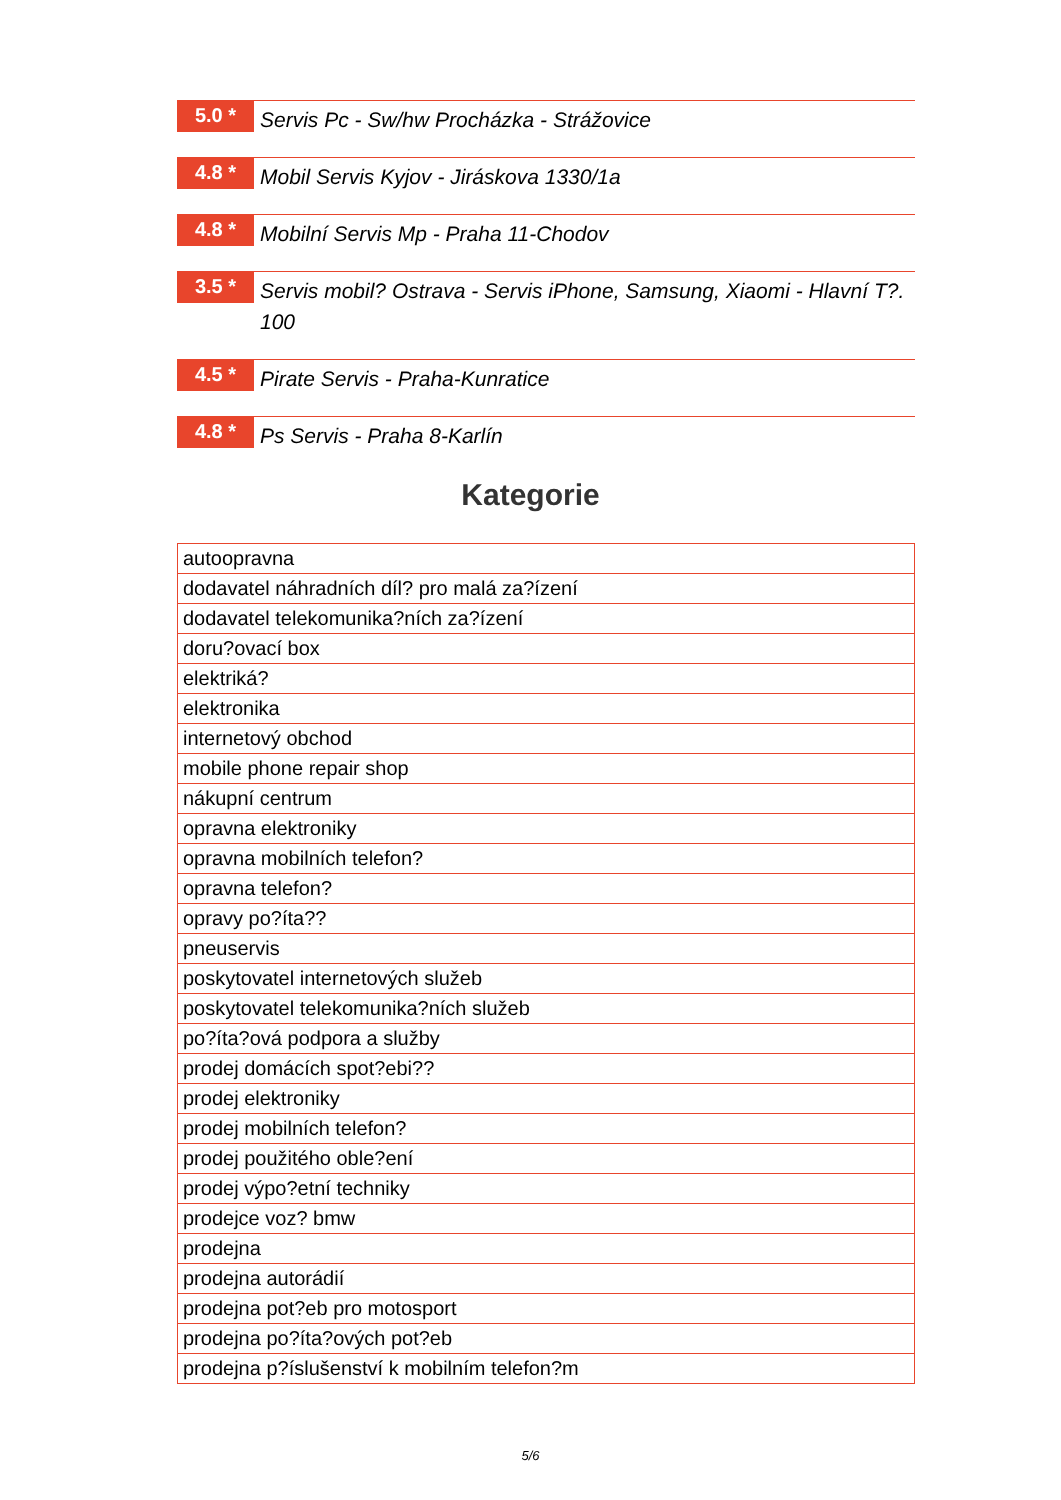5.0 *
Servis Pc - Sw/hw Procházka - Strážovice
4.8 *
Mobil Servis Kyjov - Jiráskova 1330/1a
4.8 *
Mobilní Servis Mp - Praha 11-Chodov
3.5 *
Servis mobil? Ostrava - Servis iPhone, Samsung, Xiaomi - Hlavní T?. 100
4.5 *
Pirate Servis - Praha-Kunratice
4.8 *
Ps Servis - Praha 8-Karlín
Kategorie
| autoopravna |
| dodavatel náhradních díl? pro malá za?ízení |
| dodavatel telekomunika?ních za?ízení |
| doru?ovací box |
| elektriká? |
| elektronika |
| internetový obchod |
| mobile phone repair shop |
| nákupní centrum |
| opravna elektroniky |
| opravna mobilních telefon? |
| opravna telefon? |
| opravy po?íta?? |
| pneuservis |
| poskytovatel internetových služeb |
| poskytovatel telekomunika?ních služeb |
| po?íta?ová podpora a služby |
| prodej domácích spot?ebi?? |
| prodej elektroniky |
| prodej mobilních telefon? |
| prodej použitého oble?ení |
| prodej výpo?etní techniky |
| prodejce voz? bmw |
| prodejna |
| prodejna autorádií |
| prodejna pot?eb pro motosport |
| prodejna po?íta?ových pot?eb |
| prodejna p?íslušenství k mobilním telefon?m |
5/6